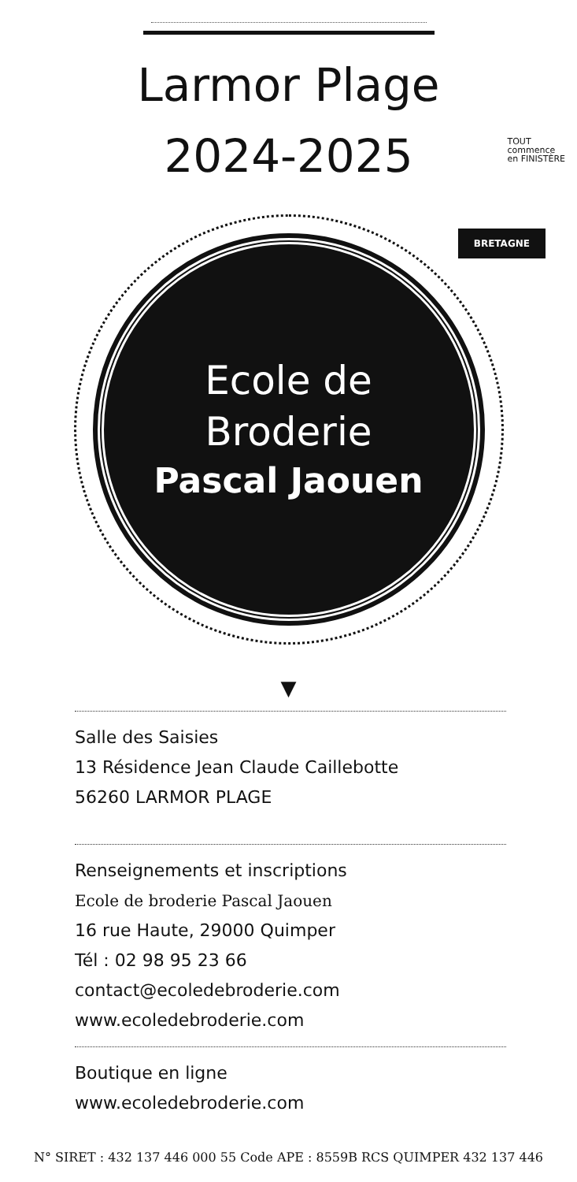Larmor Plage
2024-2025
TOUT
commence
en FINISTÈRE
BRETAGNE
Ecole de
Broderie
Pascal Jaouen
▼
Salle des Saisies
13 Résidence Jean Claude Caillebotte
56260 LARMOR PLAGE
Renseignements et inscriptions
Ecole de broderie Pascal Jaouen
16 rue Haute, 29000 Quimper
Tél : 02 98 95 23 66
contact@ecoledebroderie.com
www.ecoledebroderie.com
Boutique en ligne
www.ecoledebroderie.com
N° SIRET : 432 137 446 000 55 Code APE : 8559B RCS QUIMPER 432 137 446